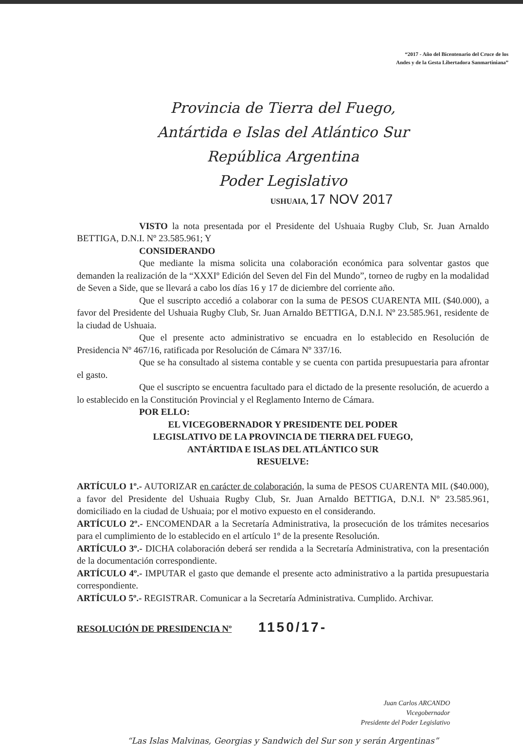“2017 - Año del Bicentenario del Cruce de los
Andes y de la Gesta Libertadora Sanmartiniana”
Provincia de Tierra del Fuego,
Antártida e Islas del Atlántico Sur
República Argentina
Poder Legislativo
USHUAIA, 17 NOV 2017
VISTO la nota presentada por el Presidente del Ushuaia Rugby Club, Sr. Juan Arnaldo BETTIGA, D.N.I. Nº 23.585.961; Y
CONSIDERANDO
Que mediante la misma solicita una colaboración económica para solventar gastos que demanden la realización de la “XXXIº Edición del Seven del Fin del Mundo”, torneo de rugby en la modalidad de Seven a Side, que se llevará a cabo los días 16 y 17 de diciembre del corriente año.
Que el suscripto accedió a colaborar con la suma de PESOS CUARENTA MIL ($40.000), a favor del Presidente del Ushuaia Rugby Club, Sr. Juan Arnaldo BETTIGA, D.N.I. Nº 23.585.961, residente de la ciudad de Ushuaia.
Que el presente acto administrativo se encuadra en lo establecido en Resolución de Presidencia Nº 467/16, ratificada por Resolución de Cámara Nº 337/16.
Que se ha consultado al sistema contable y se cuenta con partida presupuestaria para afrontar el gasto.
Que el suscripto se encuentra facultado para el dictado de la presente resolución, de acuerdo a lo establecido en la Constitución Provincial y el Reglamento Interno de Cámara.
POR ELLO:
EL VICEGOBERNADOR Y PRESIDENTE DEL PODER
LEGISLATIVO DE LA PROVINCIA DE TIERRA DEL FUEGO,
ANTÁRTIDA E ISLAS DEL ATLÁNTICO SUR
RESUELVE:
ARTÍCULO 1º.- AUTORIZAR en carácter de colaboración, la suma de PESOS CUARENTA MIL ($40.000), a favor del Presidente del Ushuaia Rugby Club, Sr. Juan Arnaldo BETTIGA, D.N.I. Nº 23.585.961, domiciliado en la ciudad de Ushuaia; por el motivo expuesto en el considerando.
ARTÍCULO 2º.- ENCOMENDAR a la Secretaría Administrativa, la prosecución de los trámites necesarios para el cumplimiento de lo establecido en el artículo 1º de la presente Resolución.
ARTÍCULO 3º.- DICHA colaboración deberá ser rendida a la Secretaría Administrativa, con la presentación de la documentación correspondiente.
ARTÍCULO 4º.- IMPUTAR el gasto que demande el presente acto administrativo a la partida presupuestaria correspondiente.
ARTÍCULO 5º.- REGISTRAR. Comunicar a la Secretaría Administrativa. Cumplido. Archivar.
RESOLUCIÓN DE PRESIDENCIA Nº 1150/17-
Juan Carlos ARCANDO
Vicegobernador
Presidente del Poder Legislativo
“Las Islas Malvinas, Georgias y Sandwich del Sur son y serán Argentinas”